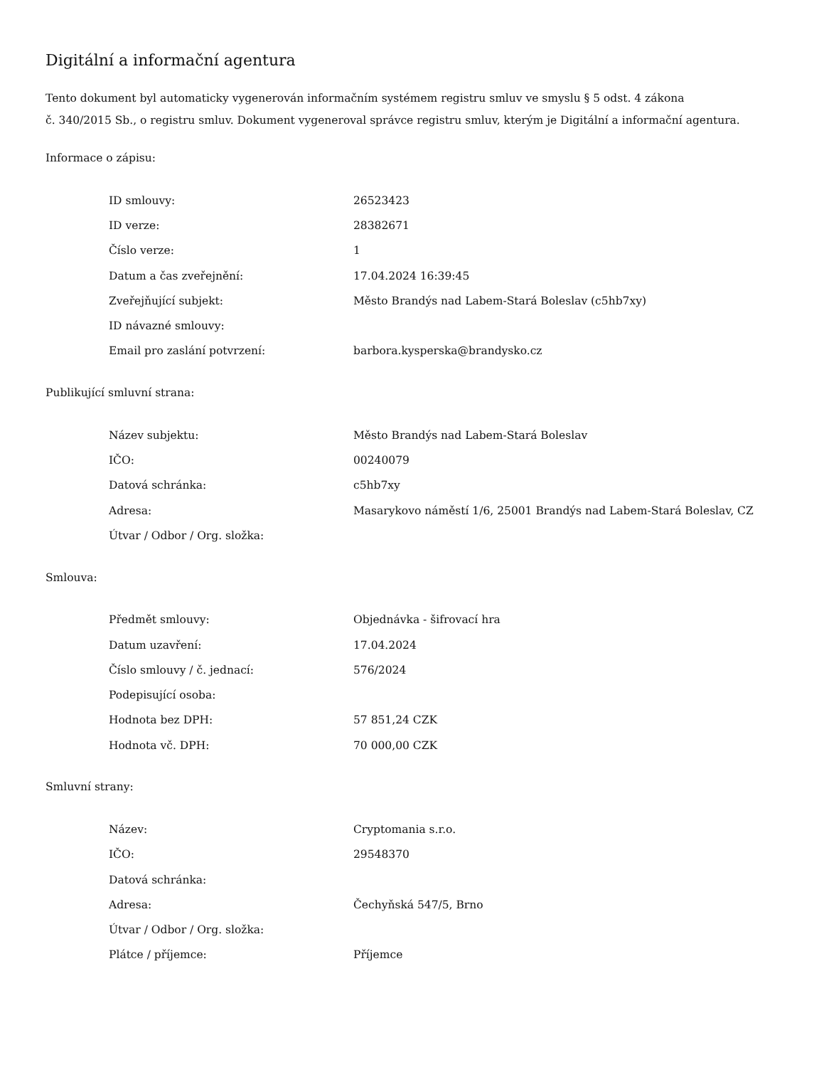Digitální a informační agentura
Tento dokument byl automaticky vygenerován informačním systémem registru smluv ve smyslu § 5 odst. 4 zákona
č. 340/2015 Sb., o registru smluv. Dokument vygeneroval správce registru smluv, kterým je Digitální a informační agentura.
Informace o zápisu:
| ID smlouvy: | 26523423 |
| ID verze: | 28382671 |
| Číslo verze: | 1 |
| Datum a čas zveřejnění: | 17.04.2024 16:39:45 |
| Zveřejňující subjekt: | Město Brandýs nad Labem-Stará Boleslav (c5hb7xy) |
| ID návazné smlouvy: | |
| Email pro zaslání potvrzení: | barbora.kysperska@brandysko.cz |
Publikující smluvní strana:
| Název subjektu: | Město Brandýs nad Labem-Stará Boleslav |
| IČO: | 00240079 |
| Datová schránka: | c5hb7xy |
| Adresa: | Masarykovo náměstí 1/6, 25001 Brandýs nad Labem-Stará Boleslav, CZ |
| Útvar / Odbor / Org. složka: | |
Smlouva:
| Předmět smlouvy: | Objednávka - šifrovací hra |
| Datum uzavření: | 17.04.2024 |
| Číslo smlouvy / č. jednací: | 576/2024 |
| Podepisující osoba: | |
| Hodnota bez DPH: | 57 851,24 CZK |
| Hodnota vč. DPH: | 70 000,00 CZK |
Smluvní strany:
| Název: | Cryptomania s.r.o. |
| IČO: | 29548370 |
| Datová schránka: | |
| Adresa: | Čechyňská 547/5, Brno |
| Útvar / Odbor / Org. složka: | |
| Plátce / příjemce: | Příjemce |